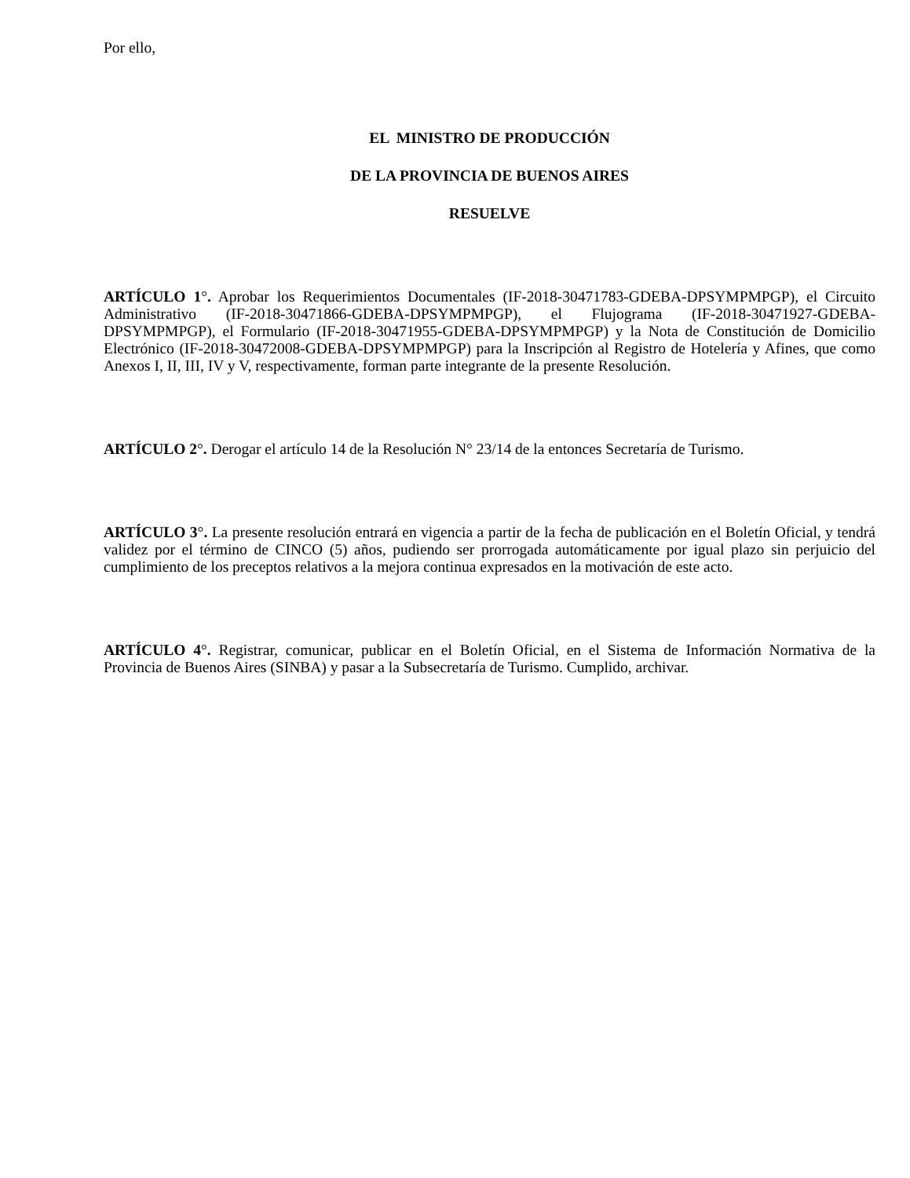Por ello,
EL MINISTRO DE PRODUCCIÓN
DE LA PROVINCIA DE BUENOS AIRES
RESUELVE
ARTÍCULO 1°. Aprobar los Requerimientos Documentales (IF-2018-30471783-GDEBA-DPSYMPMPGP), el Circuito Administrativo (IF-2018-30471866-GDEBA-DPSYMPMPGP), el Flujograma (IF-2018-30471927-GDEBA-DPSYMPMPGP), el Formulario (IF-2018-30471955-GDEBA-DPSYMPMPGP) y la Nota de Constitución de Domicilio Electrónico (IF-2018-30472008-GDEBA-DPSYMPMPGP) para la Inscripción al Registro de Hotelería y Afines, que como Anexos I, II, III, IV y V, respectivamente, forman parte integrante de la presente Resolución.
ARTÍCULO 2°. Derogar el artículo 14 de la Resolución N° 23/14 de la entonces Secretaría de Turismo.
ARTÍCULO 3°. La presente resolución entrará en vigencia a partir de la fecha de publicación en el Boletín Oficial, y tendrá validez por el término de CINCO (5) años, pudiendo ser prorrogada automáticamente por igual plazo sin perjuicio del cumplimiento de los preceptos relativos a la mejora continua expresados en la motivación de este acto.
ARTÍCULO 4°. Registrar, comunicar, publicar en el Boletín Oficial, en el Sistema de Información Normativa de la Provincia de Buenos Aires (SINBA) y pasar a la Subsecretaría de Turismo. Cumplido, archivar.